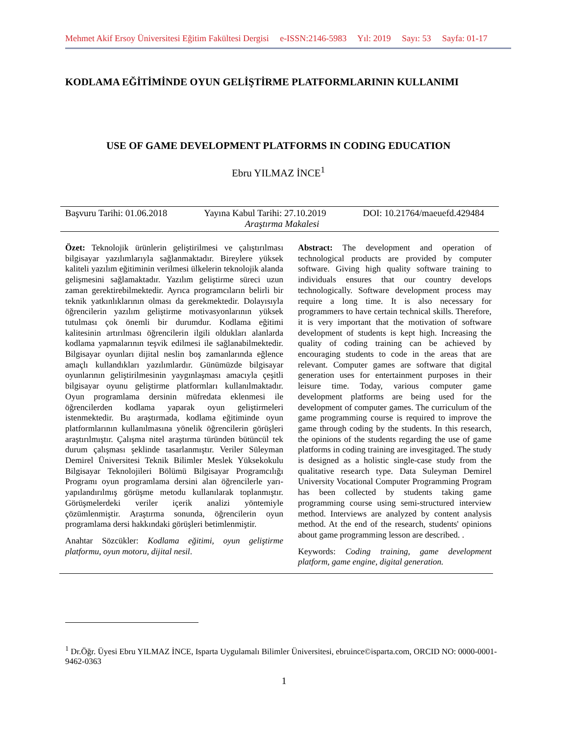Mehmet Akif Ersoy Üniversitesi Eğitim Fakültesi Dergisi e-ISSN:2146-5983 Yıl: 2019 Sayı: 53 Sayfa: 01-17
KODLAMA EĞİTİMİNDE OYUN GELİŞTİRME PLATFORMLARININ KULLANIMI
USE OF GAME DEVELOPMENT PLATFORMS IN CODING EDUCATION
Ebru YILMAZ İNCE<sup>1</sup>
Başvuru Tarihi: 01.06.2018 Yayına Kabul Tarihi: 27.10.2019 DOI: 10.21764/maeuefd.429484
Araştırma Makalesi
Özet: Teknolojik ürünlerin geliştirilmesi ve çalıştırılması bilgisayar yazılımlarıyla sağlanmaktadır. Bireylere yüksek kaliteli yazılım eğitiminin verilmesi ülkelerin teknolojik alanda gelişmesini sağlamaktadır. Yazılım geliştirme süreci uzun zaman gerektirebilmektedir. Ayrıca programcıların belirli bir teknik yatkınlıklarının olması da gerekmektedir. Dolayısıyla öğrencilerin yazılım geliştirme motivasyonlarının yüksek tutulması çok önemli bir durumdur. Kodlama eğitimi kalitesinin artırılması öğrencilerin ilgili oldukları alanlarda kodlama yapmalarının teşvik edilmesi ile sağlanabilmektedir. Bilgisayar oyunları dijital neslin boş zamanlarında eğlence amaçlı kullandıkları yazılımlardır. Günümüzde bilgisayar oyunlarının geliştirilmesinin yaygınlaşması amacıyla çeşitli bilgisayar oyunu geliştirme platformları kullanılmaktadır. Oyun programlama dersinin müfredata eklenmesi ile öğrencilerden kodlama yaparak oyun geliştirmeleri istenmektedir. Bu araştırmada, kodlama eğitiminde oyun platformlarının kullanılmasına yönelik öğrencilerin görüşleri araştırılmıştır. Çalışma nitel araştırma türünden bütüncül tek durum çalışması şeklinde tasarlanmıştır. Veriler Süleyman Demirel Üniversitesi Teknik Bilimler Meslek Yüksekokulu Bilgisayar Teknolojileri Bölümü Bilgisayar Programcılığı Programı oyun programlama dersini alan öğrencilerle yarı-yapılandırılmış görüşme metodu kullanılarak toplanmıştır. Görüşmelerdeki veriler içerik analizi yöntemiyle çözümlenmiştir. Araştırma sonunda, öğrencilerin oyun programlama dersi hakkındaki görüşleri betimlenmiştir.
Anahtar Sözcükler: Kodlama eğitimi, oyun geliştirme platformu, oyun motoru, dijital nesil.
Abstract: The development and operation of technological products are provided by computer software. Giving high quality software training to individuals ensures that our country develops technologically. Software development process may require a long time. It is also necessary for programmers to have certain technical skills. Therefore, it is very important that the motivation of software development of students is kept high. Increasing the quality of coding training can be achieved by encouraging students to code in the areas that are relevant. Computer games are software that digital generation uses for entertainment purposes in their leisure time. Today, various computer game development platforms are being used for the development of computer games. The curriculum of the game programming course is required to improve the game through coding by the students. In this research, the opinions of the students regarding the use of game platforms in coding training are invesgitaged. The study is designed as a holistic single-case study from the qualitative research type. Data Suleyman Demirel University Vocational Computer Programming Program has been collected by students taking game programming course using semi-structured interview method. Interviews are analyzed by content analysis method. At the end of the research, students' opinions about game programming lesson are described. .
Keywords: Coding training, game development platform, game engine, digital generation.
<sup>1</sup> Dr.Öğr. Üyesi Ebru YILMAZ İNCE, Isparta Uygulamalı Bilimler Üniversitesi, ebruince©isparta.com, ORCID NO: 0000-0001-9462-0363
1